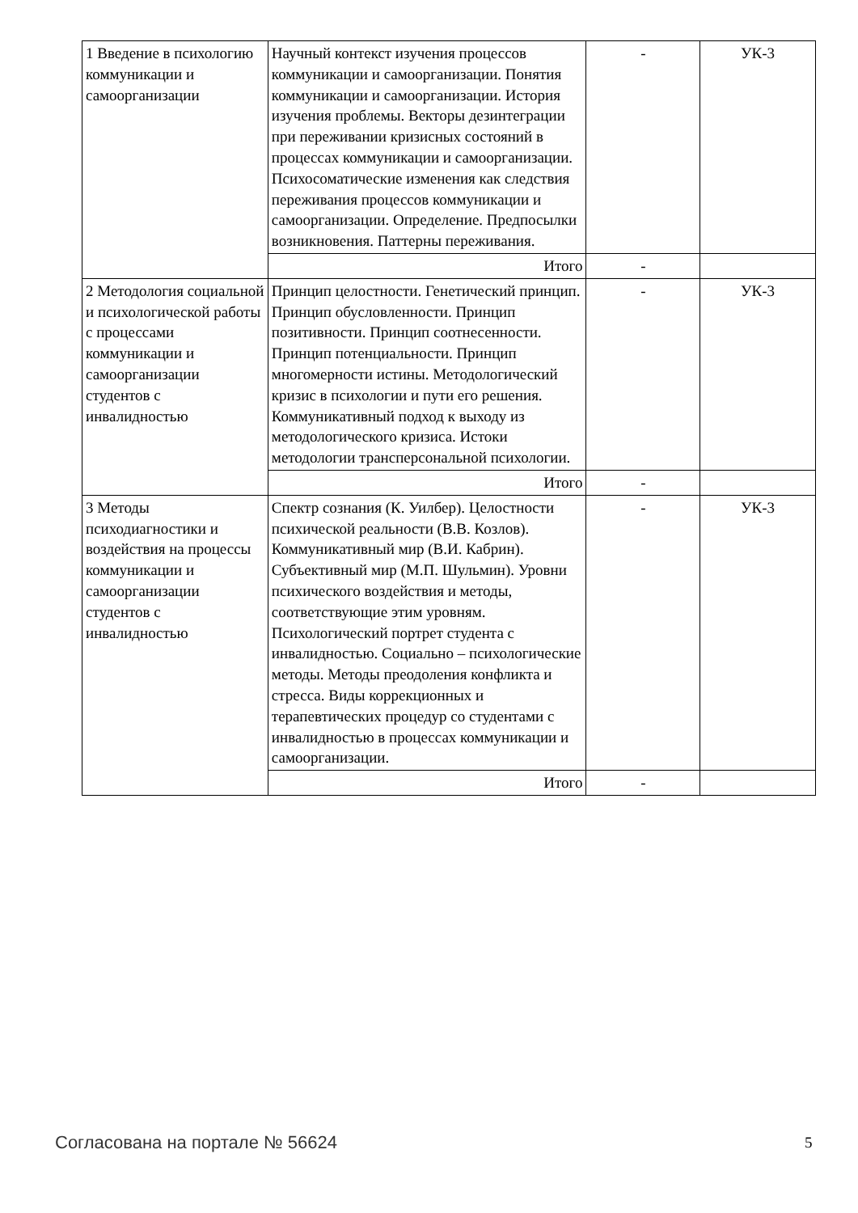| 1 Введение в психологию коммуникации и самоорганизации | Научный контекст изучения процессов коммуникации и самоорганизации. Понятия коммуникации и самоорганизации. История изучения проблемы. Векторы дезинтеграции при переживании кризисных состояний в процессах коммуникации и самоорганизации. Психосоматические изменения как следствия переживания процессов коммуникации и самоорганизации. Определение. Предпосылки возникновения. Паттерны переживания. | - | УК-3 |
| | Итого | - | |
| 2 Методология социальной и психологической работы с процессами коммуникации и самоорганизации студентов с инвалидностью | Принцип целостности. Генетический принцип. Принцип обусловленности. Принцип позитивности. Принцип соотнесенности. Принцип потенциальности. Принцип многомерности истины. Методологический кризис в психологии и пути его решения. Коммуникативный подход к выходу из методологического кризиса. Истоки методологии трансперсональной психологии. | - | УК-3 |
| | Итого | - | |
| 3 Методы психодиагностики и воздействия на процессы коммуникации и самоорганизации студентов с инвалидностью | Спектр сознания (К. Уилбер). Целостности психической реальности (В.В. Козлов). Коммуникативный мир (В.И. Кабрин). Субъективный мир (М.П. Шульмин). Уровни психического воздействия и методы, соответствующие этим уровням. Психологический портрет студента с инвалидностью. Социально – психологические методы. Методы преодоления конфликта и стресса. Виды коррекционных и терапевтических процедур со студентами с инвалидностью в процессах коммуникации и самоорганизации. | - | УК-3 |
| | Итого | - | |
Согласована на портале № 56624 5